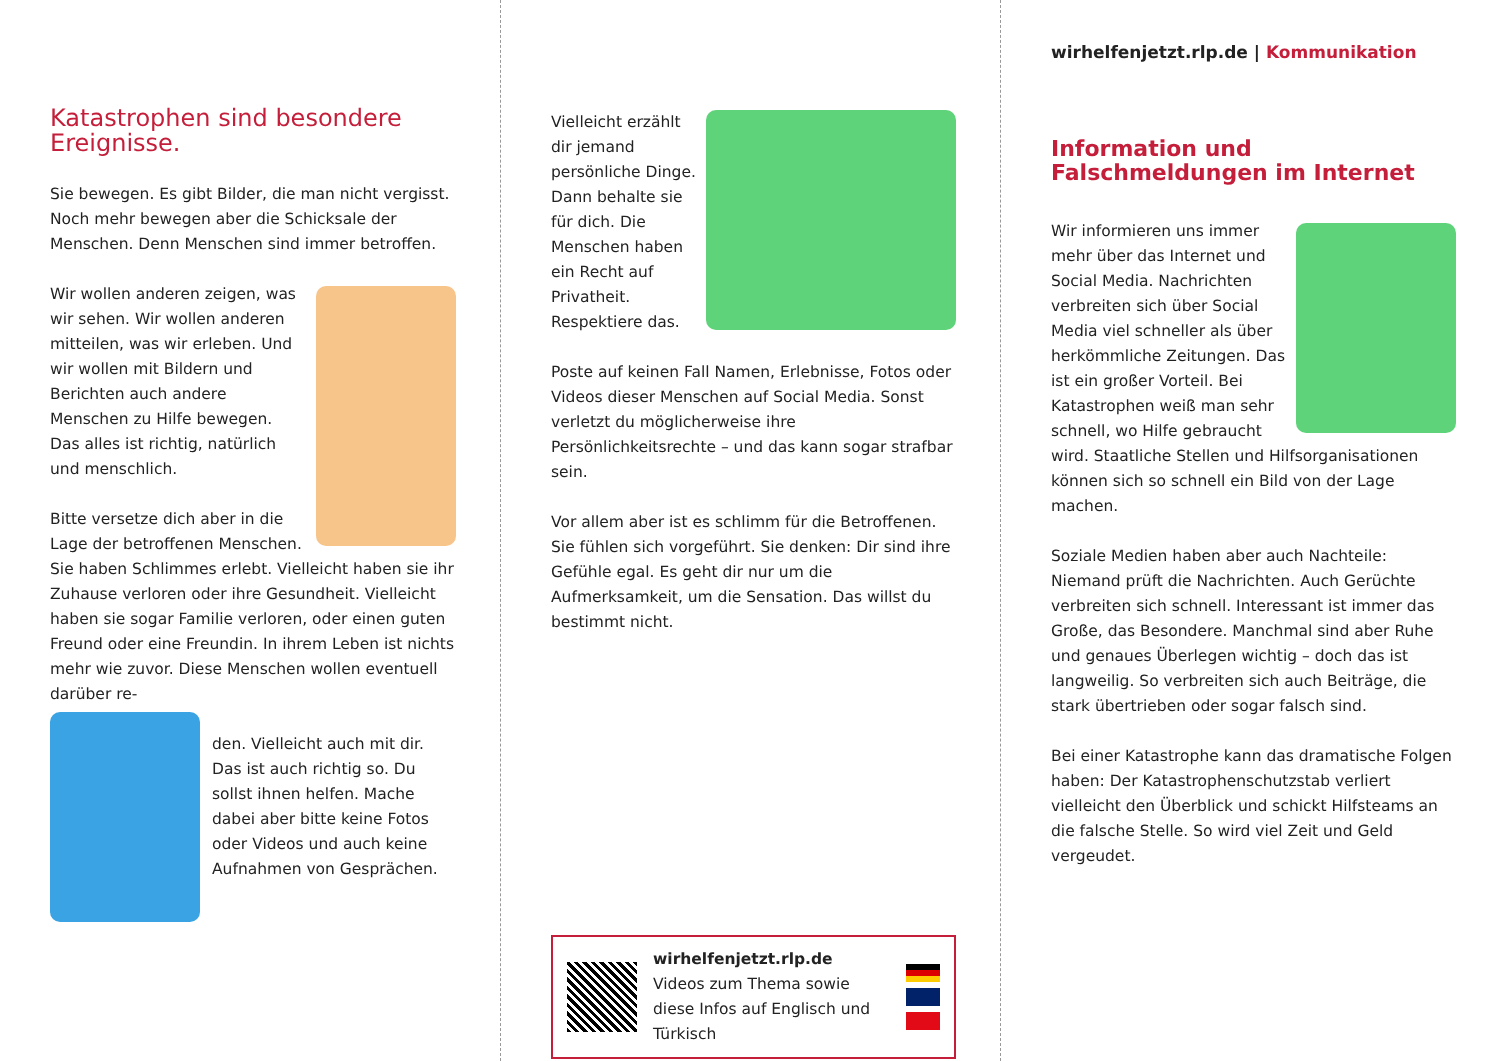Katastrophen sind besondere Ereignisse.
Sie bewegen. Es gibt Bilder, die man nicht vergisst. Noch mehr bewegen aber die Schicksale der Menschen. Denn Menschen sind immer betroffen.
Wir wollen anderen zeigen, was wir sehen. Wir wollen anderen mitteilen, was wir erleben. Und wir wollen mit Bildern und Berichten auch andere Menschen zu Hilfe bewegen. Das alles ist richtig, natürlich und menschlich.
Bitte versetze dich aber in die Lage der betroffenen Menschen. Sie haben Schlimmes erlebt. Vielleicht haben sie ihr Zuhause verloren oder ihre Gesundheit. Vielleicht haben sie sogar Familie verloren, oder einen guten Freund oder eine Freundin. In ihrem Leben ist nichts mehr wie zuvor. Diese Menschen wollen eventuell darüber re-
den. Vielleicht auch mit dir. Das ist auch richtig so. Du sollst ihnen helfen. Mache dabei aber bitte keine Fotos oder Videos und auch keine Aufnahmen von Gesprächen.
Vielleicht erzählt dir jemand persönliche Dinge. Dann behalte sie für dich. Die Menschen haben ein Recht auf Privatheit. Respektiere das.
Poste auf keinen Fall Namen, Erlebnisse, Fotos oder Videos dieser Menschen auf Social Media. Sonst verletzt du möglicherweise ihre Persönlichkeitsrechte – und das kann sogar strafbar sein.
Vor allem aber ist es schlimm für die Betroffenen. Sie fühlen sich vorgeführt. Sie denken: Dir sind ihre Gefühle egal. Es geht dir nur um die Aufmerksamkeit, um die Sensation. Das willst du bestimmt nicht.
wirhelfenjetzt.rlp.de
Videos zum Thema sowie diese Infos auf Englisch und Türkisch
wirhelfenjetzt.rlp.de | Kommunikation
Information und Falschmeldungen im Internet
Wir informieren uns immer mehr über das Internet und Social Media. Nachrichten verbreiten sich über Social Media viel schneller als über herkömmliche Zeitungen. Das ist ein großer Vorteil. Bei Katastrophen weiß man sehr schnell, wo Hilfe gebraucht wird. Staatliche Stellen und Hilfsorganisationen können sich so schnell ein Bild von der Lage machen.
Soziale Medien haben aber auch Nachteile: Niemand prüft die Nachrichten. Auch Gerüchte verbreiten sich schnell. Interessant ist immer das Große, das Besondere. Manchmal sind aber Ruhe und genaues Überlegen wichtig – doch das ist langweilig. So verbreiten sich auch Beiträge, die stark übertrieben oder sogar falsch sind.
Bei einer Katastrophe kann das dramatische Folgen haben: Der Katastrophenschutzstab verliert vielleicht den Überblick und schickt Hilfsteams an die falsche Stelle. So wird viel Zeit und Geld vergeudet.